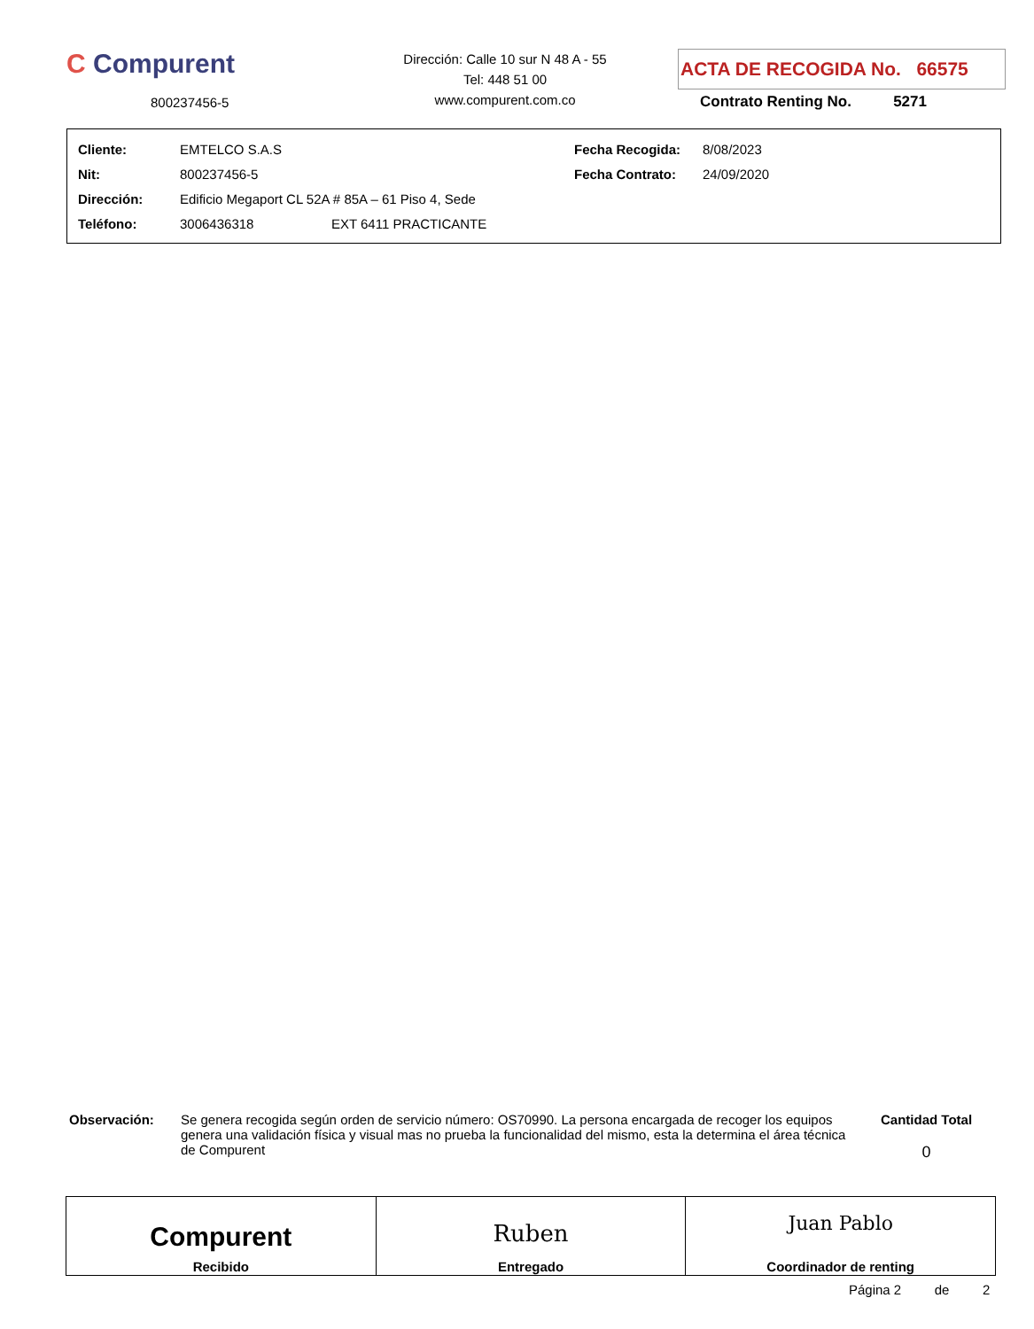C Compurent
800237456-5
Dirección: Calle 10 sur N 48 A - 55
Tel: 448 51 00
www.compurent.com.co
ACTA DE RECOGIDA No. 66575
Contrato Renting No. 5271
| Cliente: | EMTELCO S.A.S | Fecha Recogida: | 8/08/2023 |
| Nit: | 800237456-5 | Fecha Contrato: | 24/09/2020 |
| Dirección: | Edificio Megaport CL 52A # 85A – 61 Piso 4, Sede | | |
| Teléfono: | 3006436318 EXT 6411 PRACTICANTE | | |
Observación:
Se genera recogida según orden de servicio número: OS70990. La persona encargada de recoger los equipos genera una validación física y visual mas no prueba la funcionalidad del mismo, esta la determina el área técnica de Compurent
Cantidad Total
0
| Compurent Recibido | Ruben Entregado | Juan Pablo Coordinador de renting |
Página 2 de 2